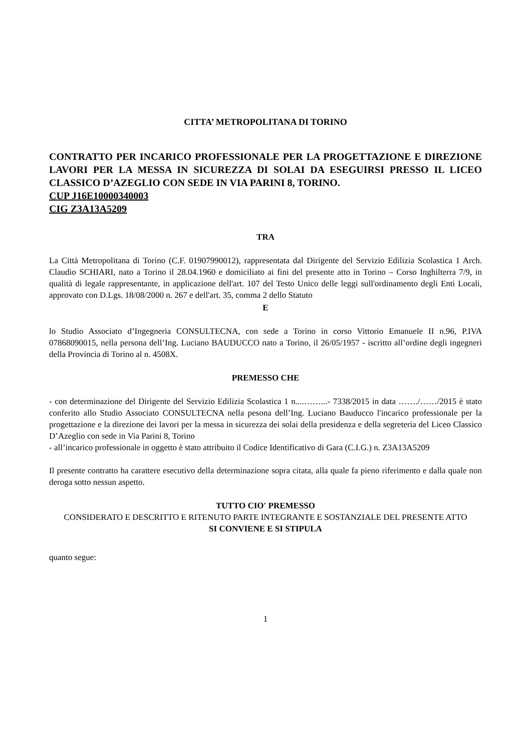CITTA’ METROPOLITANA DI TORINO
CONTRATTO PER INCARICO PROFESSIONALE PER LA PROGETTAZIONE E DIREZIONE LAVORI PER LA MESSA IN SICUREZZA DI SOLAI DA ESEGUIRSI PRESSO IL LICEO CLASSICO D’AZEGLIO CON SEDE IN VIA PARINI 8, TORINO.
CUP J16E10000340003
CIG Z3A13A5209
TRA
La Città Metropolitana di Torino (C.F. 01907990012), rappresentata dal Dirigente del Servizio Edilizia Scolastica 1 Arch. Claudio SCHIARI, nato a Torino il 28.04.1960 e domiciliato ai fini del presente atto in Torino – Corso Inghilterra 7/9, in qualità di legale rappresentante, in applicazione dell'art. 107 del Testo Unico delle leggi sull'ordinamento degli Enti Locali, approvato con D.Lgs. 18/08/2000 n. 267 e dell'art. 35, comma 2 dello Statuto
E
lo Studio Associato d’Ingegneria CONSULTECNA, con sede a Torino in corso Vittorio Emanuele II n.96, P.IVA 07868090015, nella persona dell’Ing. Luciano BAUDUCCO nato a Torino, il 26/05/1957 - iscritto all’ordine degli ingegneri della Provincia di Torino al n. 4508X.
PREMESSO CHE
- con determinazione del Dirigente del Servizio Edilizia Scolastica 1 n....……...- 7338/2015 in data ……./……/2015 è stato conferito allo Studio Associato CONSULTECNA nella pesona dell’Ing. Luciano Bauducco l'incarico professionale per la progettazione e la direzione dei lavori per la messa in sicurezza dei solai della presidenza e della segreteria del Liceo Classico D’Azeglio con sede in Via Parini 8, Torino
- all’incarico professionale in oggetto è stato attribuito il Codice Identificativo di Gara (C.I.G.) n. Z3A13A5209
Il presente contratto ha carattere esecutivo della determinazione sopra citata, alla quale fa pieno riferimento e dalla quale non deroga sotto nessun aspetto.
TUTTO CIO' PREMESSO
CONSIDERATO E DESCRITTO E RITENUTO PARTE INTEGRANTE E SOSTANZIALE DEL PRESENTE ATTO
SI CONVIENE E SI STIPULA
quanto segue:
1